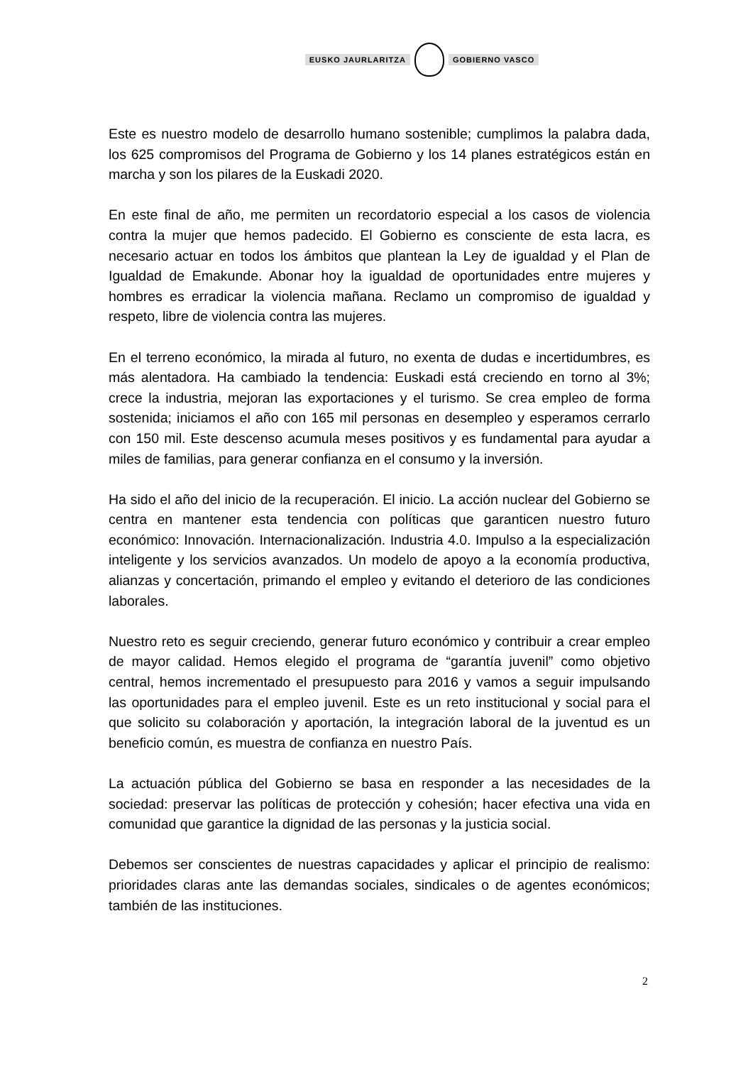EUSKO JAURLARITZA GOBIERNO VASCO
Este es nuestro modelo de desarrollo humano sostenible; cumplimos la palabra dada, los 625 compromisos del Programa de Gobierno y los 14 planes estratégicos están en marcha y son los pilares de la Euskadi 2020.
En este final de año, me permiten un recordatorio especial a los casos de violencia contra la mujer que hemos padecido. El Gobierno es consciente de esta lacra, es necesario actuar en todos los ámbitos que plantean la Ley de igualdad y el Plan de Igualdad de Emakunde. Abonar hoy la igualdad de oportunidades entre mujeres y hombres es erradicar la violencia mañana. Reclamo un compromiso de igualdad y respeto, libre de violencia contra las mujeres.
En el terreno económico, la mirada al futuro, no exenta de dudas e incertidumbres, es más alentadora. Ha cambiado la tendencia: Euskadi está creciendo en torno al 3%; crece la industria, mejoran las exportaciones y el turismo. Se crea empleo de forma sostenida; iniciamos el año con 165 mil personas en desempleo y esperamos cerrarlo con 150 mil. Este descenso acumula meses positivos y es fundamental para ayudar a miles de familias, para generar confianza en el consumo y la inversión.
Ha sido el año del inicio de la recuperación. El inicio. La acción nuclear del Gobierno se centra en mantener esta tendencia con políticas que garanticen nuestro futuro económico: Innovación. Internacionalización. Industria 4.0. Impulso a la especialización inteligente y los servicios avanzados. Un modelo de apoyo a la economía productiva, alianzas y concertación, primando el empleo y evitando el deterioro de las condiciones laborales.
Nuestro reto es seguir creciendo, generar futuro económico y contribuir a crear empleo de mayor calidad. Hemos elegido el programa de “garantía juvenil” como objetivo central, hemos incrementado el presupuesto para 2016 y vamos a seguir impulsando las oportunidades para el empleo juvenil. Este es un reto institucional y social para el que solicito su colaboración y aportación, la integración laboral de la juventud es un beneficio común, es muestra de confianza en nuestro País.
La actuación pública del Gobierno se basa en responder a las necesidades de la sociedad: preservar las políticas de protección y cohesión; hacer efectiva una vida en comunidad que garantice la dignidad de las personas y la justicia social.
Debemos ser conscientes de nuestras capacidades y aplicar el principio de realismo: prioridades claras ante las demandas sociales, sindicales o de agentes económicos; también de las instituciones.
2